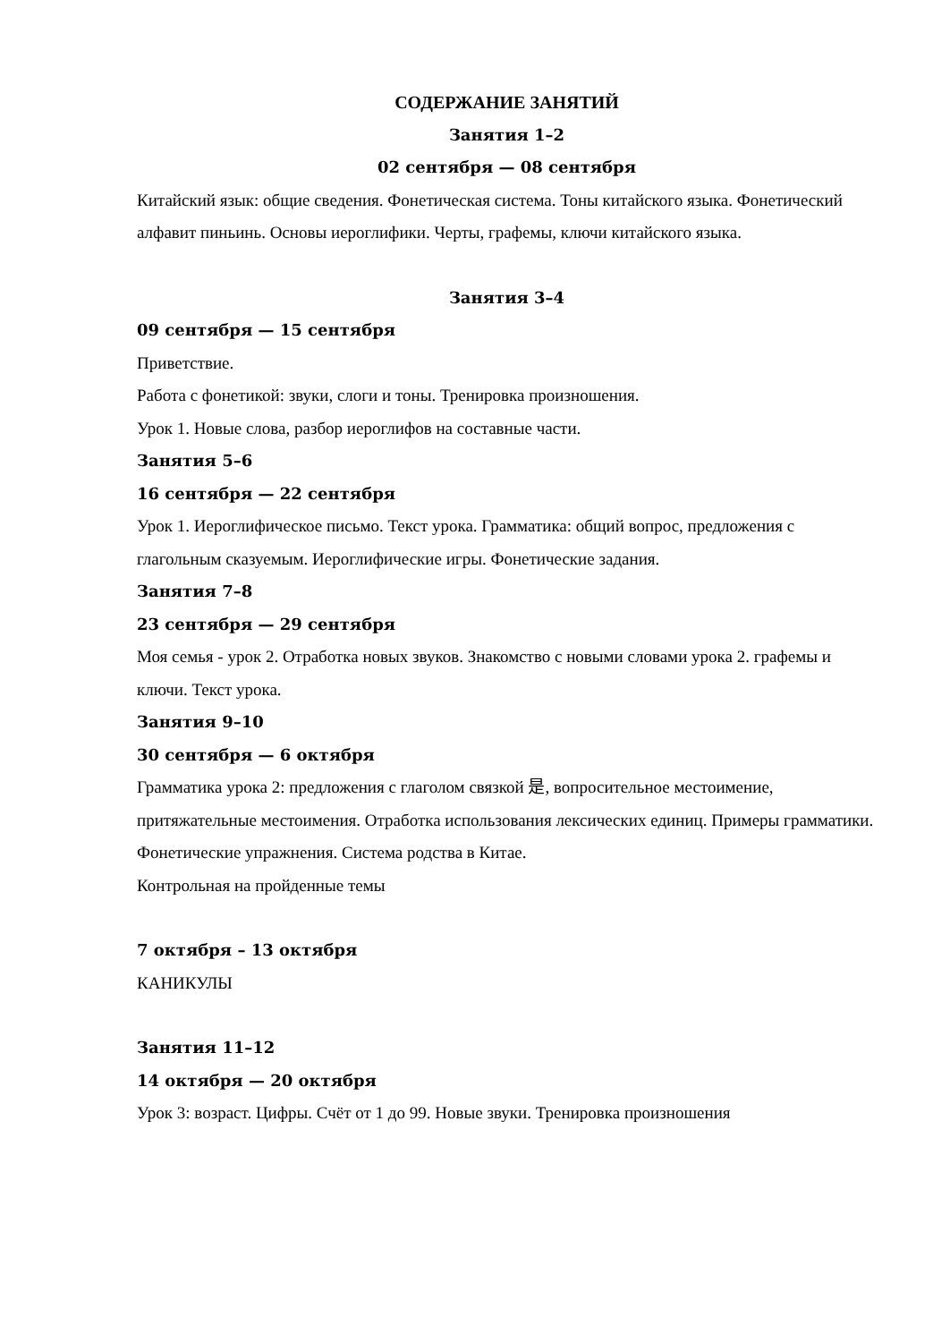СОДЕРЖАНИЕ ЗАНЯТИЙ
Занятия 1–2
02 сентября — 08 сентября
Китайский язык: общие сведения. Фонетическая система. Тоны китайского языка. Фонетический алфавит пиньинь. Основы иероглифики. Черты, графемы, ключи китайского языка.
Занятия 3–4
09 сентября — 15 сентября
Приветствие.
Работа с фонетикой: звуки, слоги и тоны. Тренировка произношения.
Урок 1. Новые слова, разбор иероглифов на составные части.
Занятия 5–6
16 сентября — 22 сентября
Урок 1. Иероглифическое письмо. Текст урока. Грамматика: общий вопрос, предложения с глагольным сказуемым. Иероглифические игры. Фонетические задания.
Занятия 7–8
23 сентября — 29 сентября
Моя семья - урок 2. Отработка новых звуков. Знакомство с новыми словами урока 2. графемы и ключи. Текст урока.
Занятия 9–10
30 сентября — 6 октября
Грамматика урока 2: предложения с глаголом связкой 是, вопросительное местоимение, притяжательные местоимения. Отработка использования лексических единиц. Примеры грамматики. Фонетические упражнения. Система родства в Китае.
Контрольная на пройденные темы
7 октября – 13 октября
КАНИКУЛЫ
Занятия 11–12
14 октября — 20 октября
Урок 3: возраст. Цифры. Счёт от 1 до 99. Новые звуки. Тренировка произношения